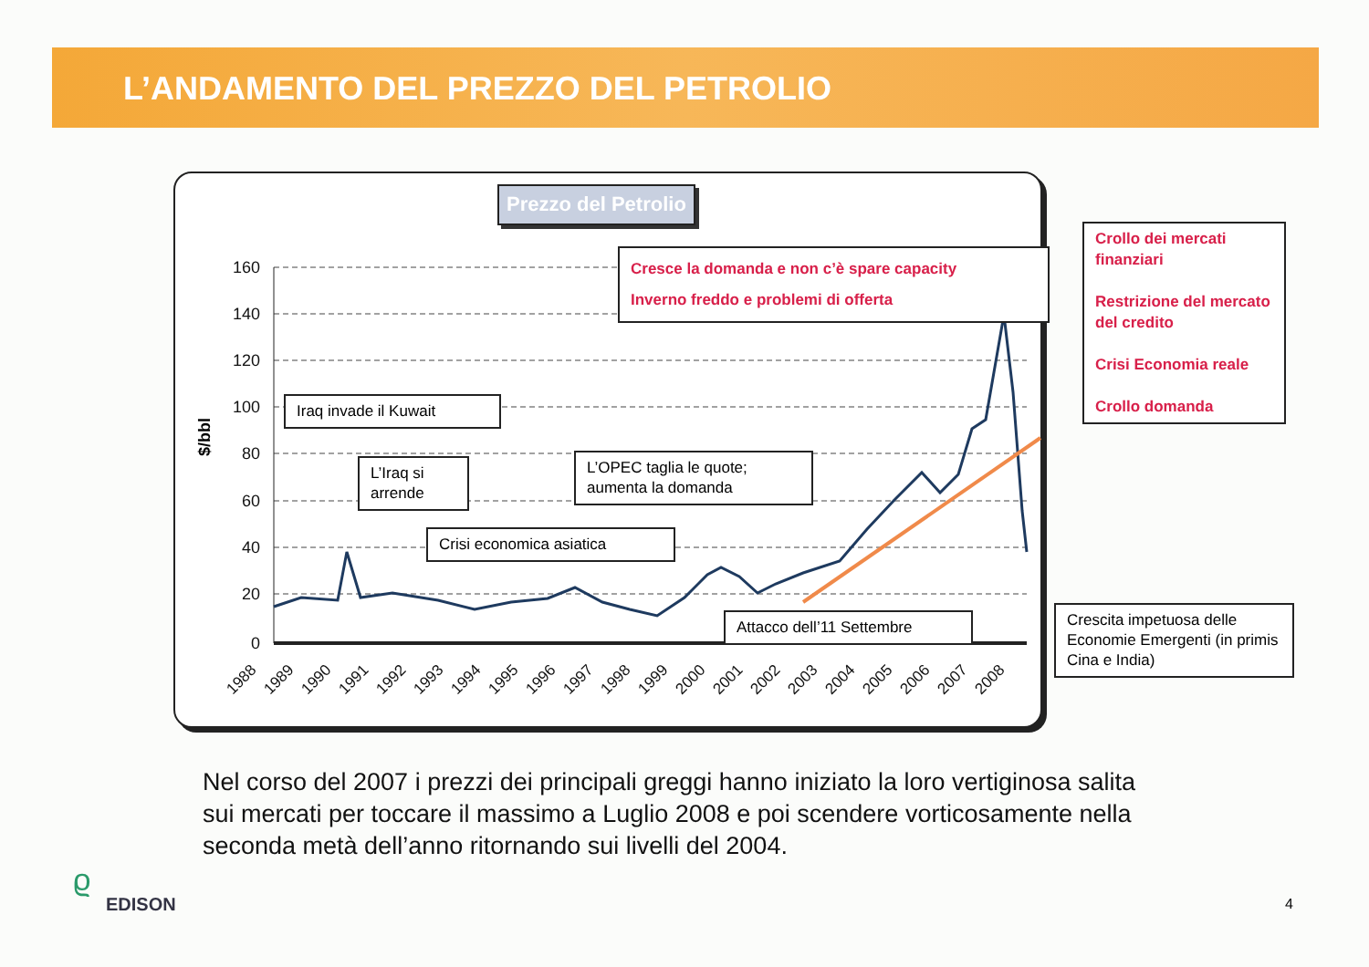L’ANDAMENTO DEL PREZZO DEL PETROLIO
160
140
120
100
80
60
40
20
0
$/bbl
1988
1989
1990
1991
1992
1993
1994
1995
1996
1997
1998
1999
2000
2001
2002
2003
2004
2005
2006
2007
2008
Prezzo del Petrolio
Cresce la domanda e non c’è spare capacity
Inverno freddo e problemi di offerta
Crollo dei mercati finanziari
Restrizione del mercato del credito
Crisi Economia reale
Crollo domanda
Iraq invade il Kuwait
L’Iraq si arrende
L’OPEC taglia le quote; aumenta la domanda
Crisi economica asiatica
Attacco dell’11 Settembre
Crescita impetuosa delle Economie Emergenti (in primis Cina e India)
Nel corso del 2007 i prezzi dei principali greggi hanno iniziato la loro vertiginosa salita sui mercati per toccare il massimo a Luglio 2008 e poi scendere vorticosamente nella seconda metà dell’anno ritornando sui livelli del 2004.
ϱ
EDISON 4